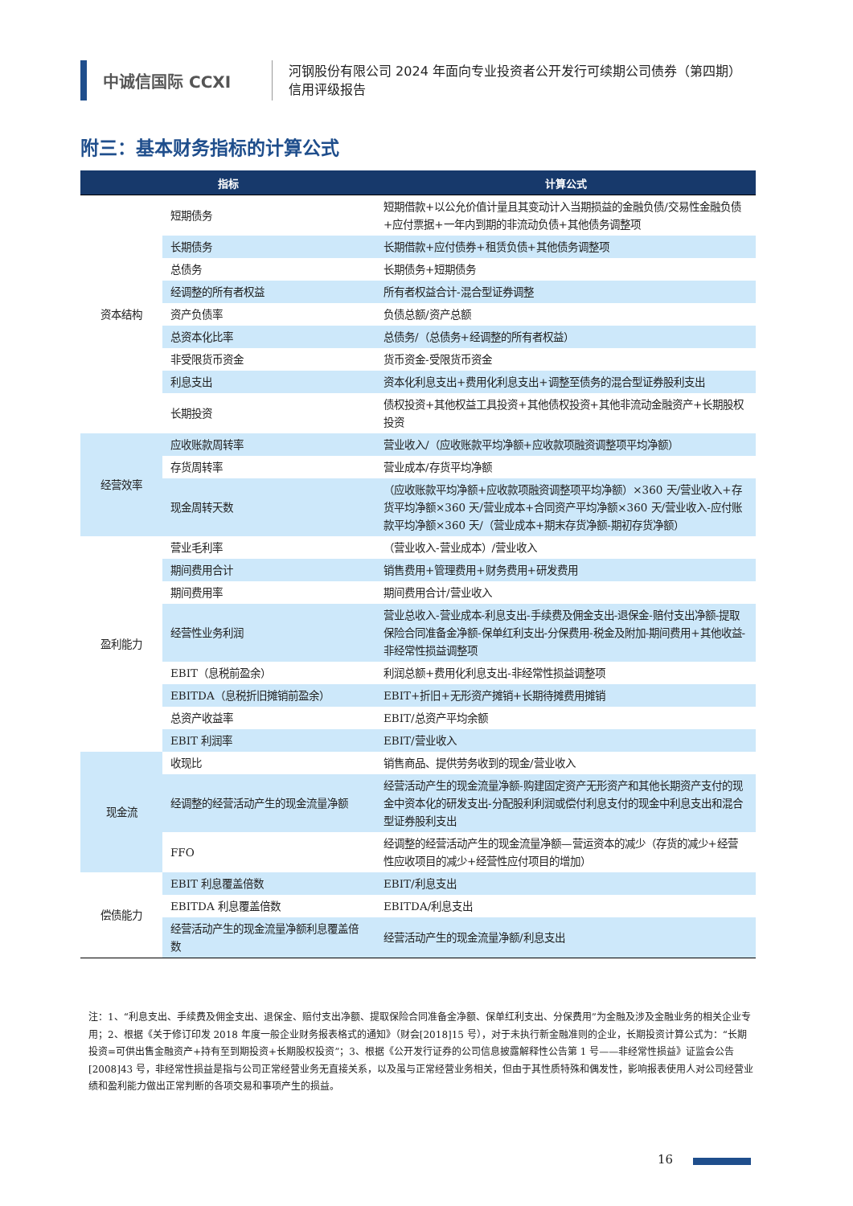中诚信国际 CCXI
河钢股份有限公司 2024 年面向专业投资者公开发行可续期公司债券（第四期）
信用评级报告
附三：基本财务指标的计算公式
| 指标 | | 计算公式 |
| --- | --- | --- |
| 资本结构 | 短期债务 | 短期借款+以公允价值计量且其变动计入当期损益的金融负债/交易性金融负债+应付票据+一年内到期的非流动负债+其他债务调整项 |
| | 长期债务 | 长期借款+应付债券+租赁负债+其他债务调整项 |
| | 总债务 | 长期债务+短期债务 |
| | 经调整的所有者权益 | 所有者权益合计-混合型证券调整 |
| | 资产负债率 | 负债总额/资产总额 |
| | 总资本化比率 | 总债务/（总债务+经调整的所有者权益） |
| | 非受限货币资金 | 货币资金-受限货币资金 |
| | 利息支出 | 资本化利息支出+费用化利息支出+调整至债务的混合型证券股利支出 |
| | 长期投资 | 债权投资+其他权益工具投资+其他债权投资+其他非流动金融资产+长期股权投资 |
| 经营效率 | 应收账款周转率 | 营业收入/（应收账款平均净额+应收款项融资调整项平均净额） |
| | 存货周转率 | 营业成本/存货平均净额 |
| | 现金周转天数 | （应收账款平均净额+应收款项融资调整项平均净额）×360 天/营业收入+存货平均净额×360 天/营业成本+合同资产平均净额×360 天/营业收入-应付账款平均净额×360 天/（营业成本+期末存货净额-期初存货净额） |
| 盈利能力 | 营业毛利率 | （营业收入-营业成本）/营业收入 |
| | 期间费用合计 | 销售费用+管理费用+财务费用+研发费用 |
| | 期间费用率 | 期间费用合计/营业收入 |
| | 经营性业务利润 | 营业总收入-营业成本-利息支出-手续费及佣金支出-退保金-赔付支出净额-提取保险合同准备金净额-保单红利支出-分保费用-税金及附加-期间费用+其他收益-非经常性损益调整项 |
| | EBIT（息税前盈余） | 利润总额+费用化利息支出-非经常性损益调整项 |
| | EBITDA（息税折旧摊销前盈余） | EBIT+折旧+无形资产摊销+长期待摊费用摊销 |
| | 总资产收益率 | EBIT/总资产平均余额 |
| | EBIT 利润率 | EBIT/营业收入 |
| 现金流 | 收现比 | 销售商品、提供劳务收到的现金/营业收入 |
| | 经调整的经营活动产生的现金流量净额 | 经营活动产生的现金流量净额-购建固定资产无形资产和其他长期资产支付的现金中资本化的研发支出-分配股利利润或偿付利息支付的现金中利息支出和混合型证券股利支出 |
| | FFO | 经调整的经营活动产生的现金流量净额—营运资本的减少（存货的减少+经营性应收项目的减少+经营性应付项目的增加） |
| 偿债能力 | EBIT 利息覆盖倍数 | EBIT/利息支出 |
| | EBITDA 利息覆盖倍数 | EBITDA/利息支出 |
| | 经营活动产生的现金流量净额利息覆盖倍数 | 经营活动产生的现金流量净额/利息支出 |
注：1、“利息支出、手续费及佣金支出、退保金、赔付支出净额、提取保险合同准备金净额、保单红利支出、分保费用”为金融及涉及金融业务的相关企业专用；2、根据《关于修订印发 2018 年度一般企业财务报表格式的通知》（财会[2018]15 号），对于未执行新金融准则的企业，长期投资计算公式为：“长期投资=可供出售金融资产+持有至到期投资+长期股权投资”；3、根据《公开发行证券的公司信息披露解释性公告第 1 号——非经常性损益》证监会公告[2008]43 号，非经常性损益是指与公司正常经营业务无直接关系，以及虽与正常经营业务相关，但由于其性质特殊和偶发性，影响报表使用人对公司经营业绩和盈利能力做出正常判断的各项交易和事项产生的损益。
16